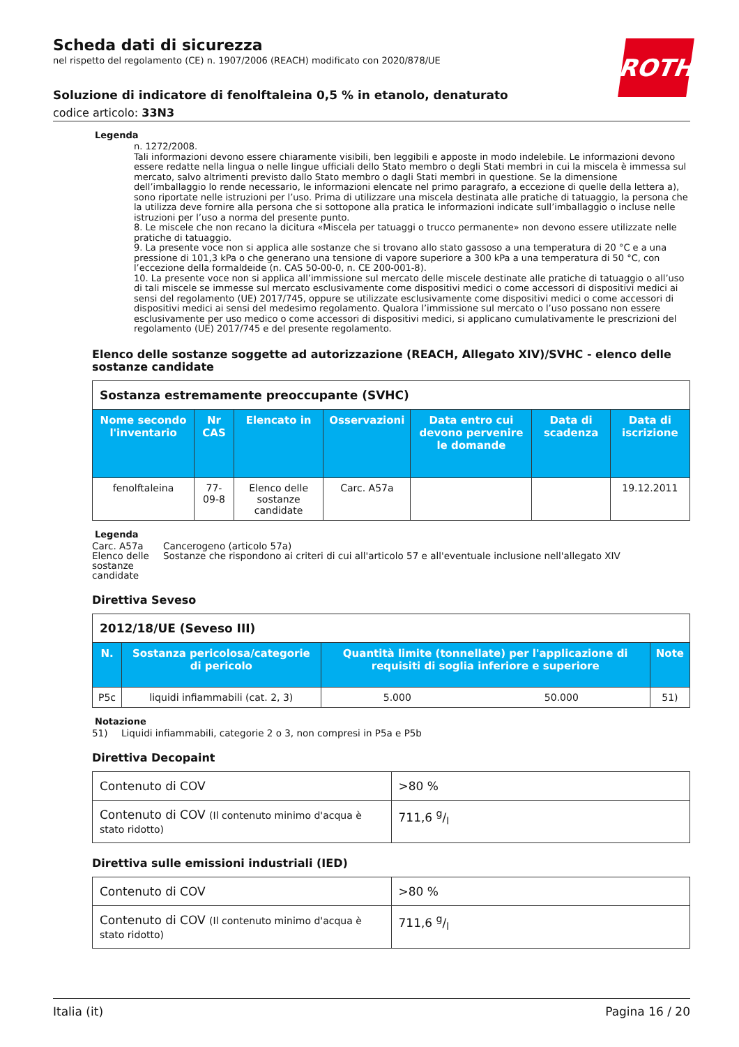ROTH
Scheda dati di sicurezza
nel rispetto del regolamento (CE) n. 1907/2006 (REACH) modificato con 2020/878/UE
Soluzione di indicatore di fenolftaleina 0,5 % in etanolo, denaturato
codice articolo: 33N3
Legenda
n. 1272/2008.
Tali informazioni devono essere chiaramente visibili, ben leggibili e apposte in modo indelebile. Le informazioni devono essere redatte nella lingua o nelle lingue ufficiali dello Stato membro o degli Stati membri in cui la miscela è immessa sul mercato, salvo altrimenti previsto dallo Stato membro o dagli Stati membri in questione. Se la dimensione dell’imballaggio lo rende necessario, le informazioni elencate nel primo paragrafo, a eccezione di quelle della lettera a), sono riportate nelle istruzioni per l’uso. Prima di utilizzare una miscela destinata alle pratiche di tatuaggio, la persona che la utilizza deve fornire alla persona che si sottopone alla pratica le informazioni indicate sull’imballaggio o incluse nelle istruzioni per l’uso a norma del presente punto.
8. Le miscele che non recano la dicitura «Miscela per tatuaggi o trucco permanente» non devono essere utilizzate nelle pratiche di tatuaggio.
9. La presente voce non si applica alle sostanze che si trovano allo stato gassoso a una temperatura di 20 °C e a una pressione di 101,3 kPa o che generano una tensione di vapore superiore a 300 kPa a una temperatura di 50 °C, con l’eccezione della formaldeide (n. CAS 50-00-0, n. CE 200-001-8).
10. La presente voce non si applica all’immissione sul mercato delle miscele destinate alle pratiche di tatuaggio o all’uso di tali miscele se immesse sul mercato esclusivamente come dispositivi medici o come accessori di dispositivi medici ai sensi del regolamento (UE) 2017/745, oppure se utilizzate esclusivamente come dispositivi medici o come accessori di dispositivi medici ai sensi del medesimo regolamento. Qualora l’immissione sul mercato o l’uso possano non essere esclusivamente per uso medico o come accessori di dispositivi medici, si applicano cumulativamente le prescrizioni del regolamento (UE) 2017/745 e del presente regolamento.
Elenco delle sostanze soggette ad autorizzazione (REACH, Allegato XIV)/SVHC - elenco delle sostanze candidate
| Sostanza estremamente preoccupante (SVHC) | | | | | | |
| Nome secondo l'inventario | Nr CAS | Elencato in | Osservazioni | Data entro cui devono pervenire le domande | Data di scadenza | Data di iscrizione |
| fenolftaleina | 77-09-8 | Elenco delle sostanze candidate | Carc. A57a | | | 19.12.2011 |
Legenda
Carc. A57a
Cancerogeno (articolo 57a)
Elenco delle sostanze candidate
Sostanze che rispondono ai criteri di cui all'articolo 57 e all'eventuale inclusione nell'allegato XIV
Direttiva Seveso
| 2012/18/UE (Seveso III) | | | | |
| N. | Sostanza pericolosa/categorie di pericolo | Quantità limite (tonnellate) per l'applicazione di requisiti di soglia inferiore e superiore | | Note |
| P5c | liquidi infiammabili (cat. 2, 3) | 5.000 | 50.000 | 51) |
Notazione
51)
Liquidi infiammabili, categorie 2 o 3, non compresi in P5a e P5b
Direttiva Decopaint
| Contenuto di COV | >80 % |
| Contenuto di COV (Il contenuto minimo d'acqua è stato ridotto) | 711,6 g/l |
Direttiva sulle emissioni industriali (IED)
| Contenuto di COV | >80 % |
| Contenuto di COV (Il contenuto minimo d'acqua è stato ridotto) | 711,6 g/l |
Italia (it) Pagina 16 / 20